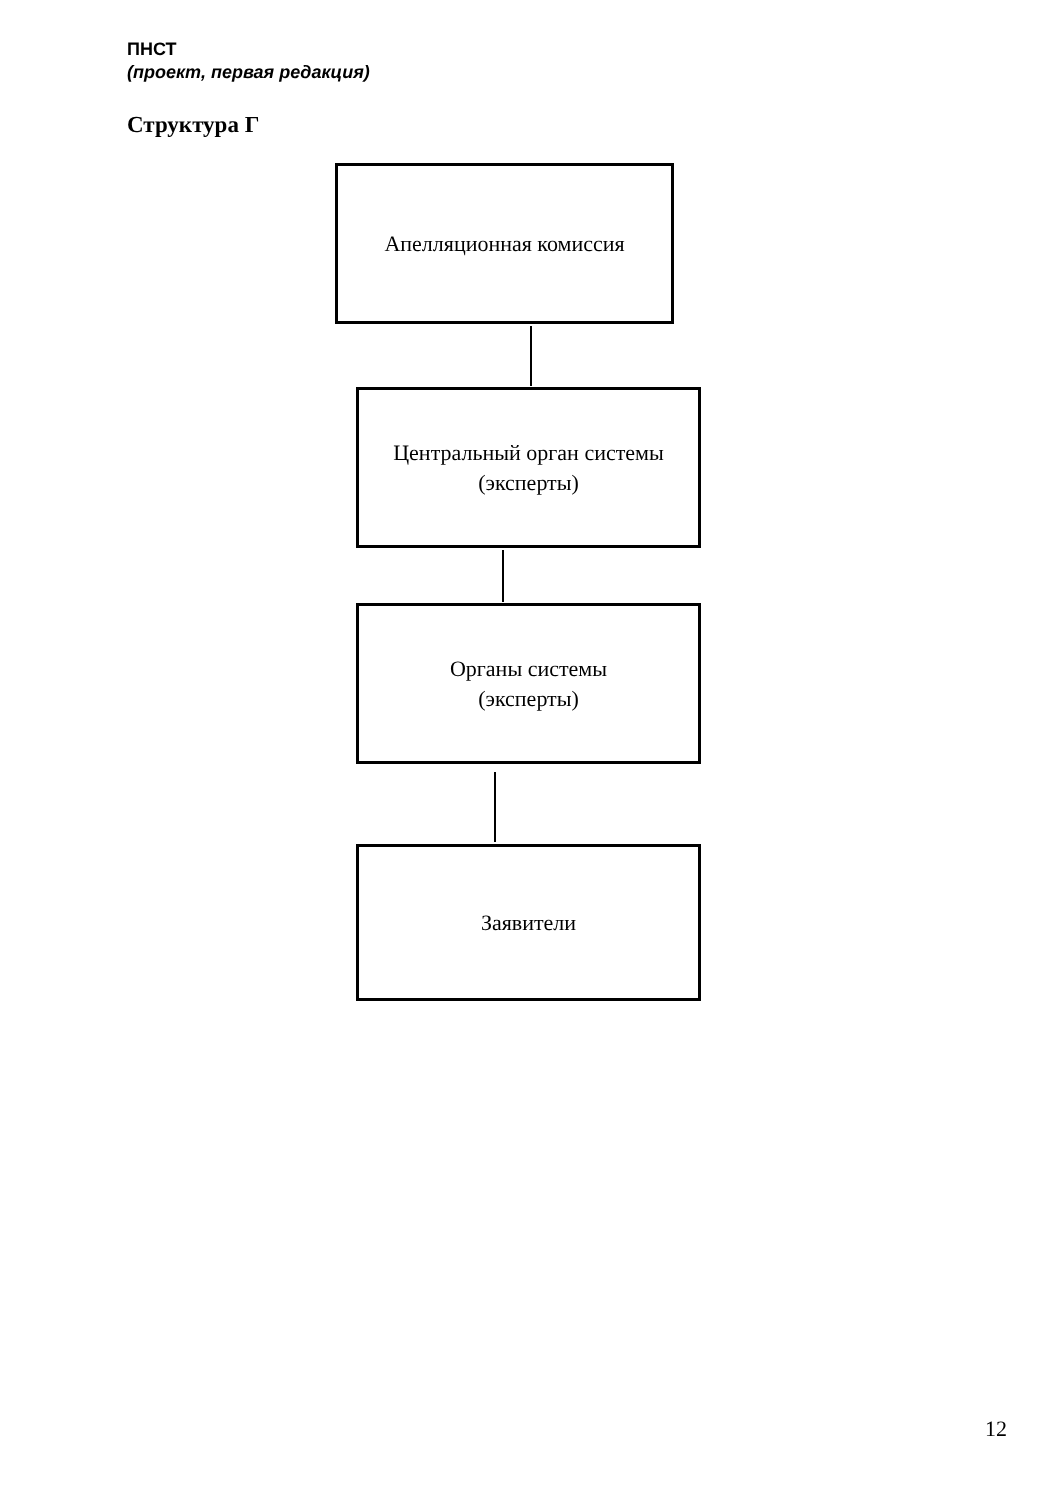ПНСТ
(проект, первая редакция)
Структура Г
Апелляционная комиссия
Центральный орган системы
(эксперты)
Органы системы
(эксперты)
Заявители
12